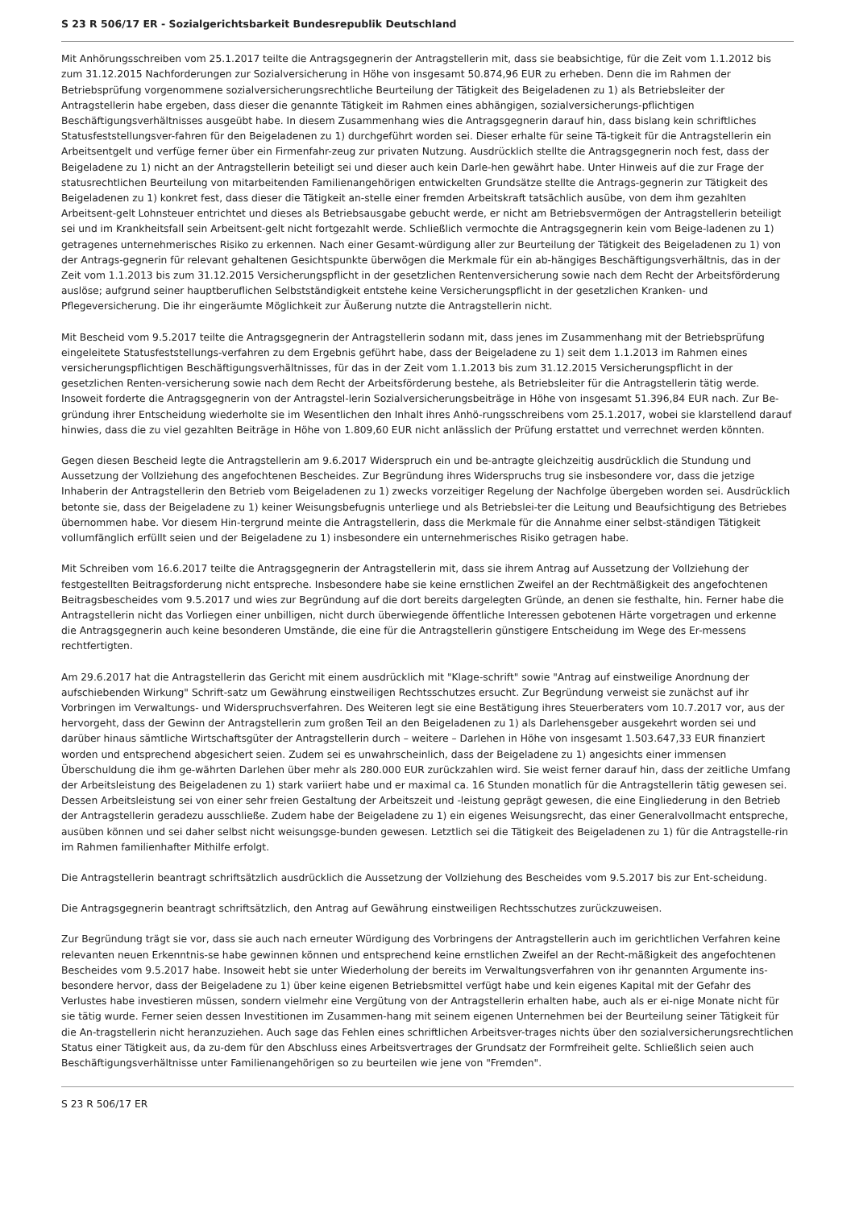S 23 R 506/17 ER - Sozialgerichtsbarkeit Bundesrepublik Deutschland
Mit Anhörungsschreiben vom 25.1.2017 teilte die Antragsgegnerin der Antragstellerin mit, dass sie beabsichtige, für die Zeit vom 1.1.2012 bis zum 31.12.2015 Nachforderungen zur Sozialversicherung in Höhe von insgesamt 50.874,96 EUR zu erheben. Denn die im Rahmen der Betriebsprüfung vorgenommene sozialversicherungsrechtliche Beurteilung der Tätigkeit des Beigeladenen zu 1) als Betriebsleiter der Antragstellerin habe ergeben, dass dieser die genannte Tätigkeit im Rahmen eines abhängigen, sozialversicherungs-pflichtigen Beschäftigungsverhältnisses ausgeübt habe. In diesem Zusammenhang wies die Antragsgegnerin darauf hin, dass bislang kein schriftliches Statusfeststellungsver-fahren für den Beigeladenen zu 1) durchgeführt worden sei. Dieser erhalte für seine Tä-tigkeit für die Antragstellerin ein Arbeitsentgelt und verfüge ferner über ein Firmenfahr-zeug zur privaten Nutzung. Ausdrücklich stellte die Antragsgegnerin noch fest, dass der Beigeladene zu 1) nicht an der Antragstellerin beteiligt sei und dieser auch kein Darle-hen gewährt habe. Unter Hinweis auf die zur Frage der statusrechtlichen Beurteilung von mitarbeitenden Familienangehörigen entwickelten Grundsätze stellte die Antrags-gegnerin zur Tätigkeit des Beigeladenen zu 1) konkret fest, dass dieser die Tätigkeit an-stelle einer fremden Arbeitskraft tatsächlich ausübe, von dem ihm gezahlten Arbeitsent-gelt Lohnsteuer entrichtet und dieses als Betriebsausgabe gebucht werde, er nicht am Betriebsvermögen der Antragstellerin beteiligt sei und im Krankheitsfall sein Arbeitsent-gelt nicht fortgezahlt werde. Schließlich vermochte die Antragsgegnerin kein vom Beige-ladenen zu 1) getragenes unternehmerisches Risiko zu erkennen. Nach einer Gesamt-würdigung aller zur Beurteilung der Tätigkeit des Beigeladenen zu 1) von der Antrags-gegnerin für relevant gehaltenen Gesichtspunkte überwögen die Merkmale für ein ab-hängiges Beschäftigungsverhältnis, das in der Zeit vom 1.1.2013 bis zum 31.12.2015 Versicherungspflicht in der gesetzlichen Rentenversicherung sowie nach dem Recht der Arbeitsförderung auslöse; aufgrund seiner hauptberuflichen Selbstständigkeit entstehe keine Versicherungspflicht in der gesetzlichen Kranken- und Pflegeversicherung. Die ihr eingeräumte Möglichkeit zur Äußerung nutzte die Antragstellerin nicht.
Mit Bescheid vom 9.5.2017 teilte die Antragsgegnerin der Antragstellerin sodann mit, dass jenes im Zusammenhang mit der Betriebsprüfung eingeleitete Statusfeststellungs-verfahren zu dem Ergebnis geführt habe, dass der Beigeladene zu 1) seit dem 1.1.2013 im Rahmen eines versicherungspflichtigen Beschäftigungsverhältnisses, für das in der Zeit vom 1.1.2013 bis zum 31.12.2015 Versicherungspflicht in der gesetzlichen Renten-versicherung sowie nach dem Recht der Arbeitsförderung bestehe, als Betriebsleiter für die Antragstellerin tätig werde. Insoweit forderte die Antragsgegnerin von der Antragstel-lerin Sozialversicherungsbeiträge in Höhe von insgesamt 51.396,84 EUR nach. Zur Be-gründung ihrer Entscheidung wiederholte sie im Wesentlichen den Inhalt ihres Anhö-rungsschreibens vom 25.1.2017, wobei sie klarstellend darauf hinwies, dass die zu viel gezahlten Beiträge in Höhe von 1.809,60 EUR nicht anlässlich der Prüfung erstattet und verrechnet werden könnten.
Gegen diesen Bescheid legte die Antragstellerin am 9.6.2017 Widerspruch ein und be-antragte gleichzeitig ausdrücklich die Stundung und Aussetzung der Vollziehung des angefochtenen Bescheides. Zur Begründung ihres Widerspruchs trug sie insbesondere vor, dass die jetzige Inhaberin der Antragstellerin den Betrieb vom Beigeladenen zu 1) zwecks vorzeitiger Regelung der Nachfolge übergeben worden sei. Ausdrücklich betonte sie, dass der Beigeladene zu 1) keiner Weisungsbefugnis unterliege und als Betriebslei-ter die Leitung und Beaufsichtigung des Betriebes übernommen habe. Vor diesem Hin-tergrund meinte die Antragstellerin, dass die Merkmale für die Annahme einer selbst-ständigen Tätigkeit vollumfänglich erfüllt seien und der Beigeladene zu 1) insbesondere ein unternehmerisches Risiko getragen habe.
Mit Schreiben vom 16.6.2017 teilte die Antragsgegnerin der Antragstellerin mit, dass sie ihrem Antrag auf Aussetzung der Vollziehung der festgestellten Beitragsforderung nicht entspreche. Insbesondere habe sie keine ernstlichen Zweifel an der Rechtmäßigkeit des angefochtenen Beitragsbescheides vom 9.5.2017 und wies zur Begründung auf die dort bereits dargelegten Gründe, an denen sie festhalte, hin. Ferner habe die Antragstellerin nicht das Vorliegen einer unbilligen, nicht durch überwiegende öffentliche Interessen gebotenen Härte vorgetragen und erkenne die Antragsgegnerin auch keine besonderen Umstände, die eine für die Antragstellerin günstigere Entscheidung im Wege des Er-messens rechtfertigten.
Am 29.6.2017 hat die Antragstellerin das Gericht mit einem ausdrücklich mit "Klage-schrift" sowie "Antrag auf einstweilige Anordnung der aufschiebenden Wirkung" Schrift-satz um Gewährung einstweiligen Rechtsschutzes ersucht. Zur Begründung verweist sie zunächst auf ihr Vorbringen im Verwaltungs- und Widerspruchsverfahren. Des Weiteren legt sie eine Bestätigung ihres Steuerberaters vom 10.7.2017 vor, aus der hervorgeht, dass der Gewinn der Antragstellerin zum großen Teil an den Beigeladenen zu 1) als Darlehensgeber ausgekehrt worden sei und darüber hinaus sämtliche Wirtschaftsgüter der Antragstellerin durch – weitere – Darlehen in Höhe von insgesamt 1.503.647,33 EUR finanziert worden und entsprechend abgesichert seien. Zudem sei es unwahrscheinlich, dass der Beigeladene zu 1) angesichts einer immensen Überschuldung die ihm ge-währten Darlehen über mehr als 280.000 EUR zurückzahlen wird. Sie weist ferner darauf hin, dass der zeitliche Umfang der Arbeitsleistung des Beigeladenen zu 1) stark variiert habe und er maximal ca. 16 Stunden monatlich für die Antragstellerin tätig gewesen sei. Dessen Arbeitsleistung sei von einer sehr freien Gestaltung der Arbeitszeit und -leistung geprägt gewesen, die eine Eingliederung in den Betrieb der Antragstellerin geradezu ausschließe. Zudem habe der Beigeladene zu 1) ein eigenes Weisungsrecht, das einer Generalvollmacht entspreche, ausüben können und sei daher selbst nicht weisungsge-bunden gewesen. Letztlich sei die Tätigkeit des Beigeladenen zu 1) für die Antragstelle-rin im Rahmen familienhafter Mithilfe erfolgt.
Die Antragstellerin beantragt schriftsätzlich ausdrücklich die Aussetzung der Vollziehung des Bescheides vom 9.5.2017 bis zur Ent-scheidung.
Die Antragsgegnerin beantragt schriftsätzlich, den Antrag auf Gewährung einstweiligen Rechtsschutzes zurückzuweisen.
Zur Begründung trägt sie vor, dass sie auch nach erneuter Würdigung des Vorbringens der Antragstellerin auch im gerichtlichen Verfahren keine relevanten neuen Erkenntnis-se habe gewinnen können und entsprechend keine ernstlichen Zweifel an der Recht-mäßigkeit des angefochtenen Bescheides vom 9.5.2017 habe. Insoweit hebt sie unter Wiederholung der bereits im Verwaltungsverfahren von ihr genannten Argumente ins-besondere hervor, dass der Beigeladene zu 1) über keine eigenen Betriebsmittel verfügt habe und kein eigenes Kapital mit der Gefahr des Verlustes habe investieren müssen, sondern vielmehr eine Vergütung von der Antragstellerin erhalten habe, auch als er ei-nige Monate nicht für sie tätig wurde. Ferner seien dessen Investitionen im Zusammen-hang mit seinem eigenen Unternehmen bei der Beurteilung seiner Tätigkeit für die An-tragstellerin nicht heranzuziehen. Auch sage das Fehlen eines schriftlichen Arbeitsver-trages nichts über den sozialversicherungsrechtlichen Status einer Tätigkeit aus, da zu-dem für den Abschluss eines Arbeitsvertrages der Grundsatz der Formfreiheit gelte. Schließlich seien auch Beschäftigungsverhältnisse unter Familienangehörigen so zu beurteilen wie jene von "Fremden".
S 23 R 506/17 ER